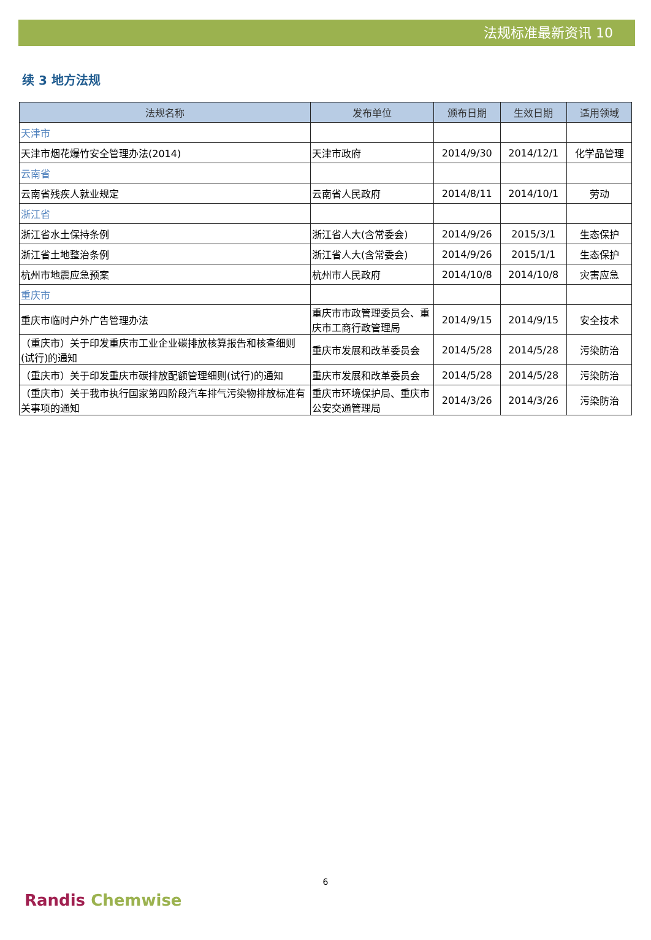法规标准最新资讯 10
续 3 地方法规
| 法规名称 | 发布单位 | 颁布日期 | 生效日期 | 适用领域 |
| --- | --- | --- | --- | --- |
| 天津市 | | | | |
| 天津市烟花爆竹安全管理办法(2014) | 天津市政府 | 2014/9/30 | 2014/12/1 | 化学品管理 |
| 云南省 | | | | |
| 云南省残疾人就业规定 | 云南省人民政府 | 2014/8/11 | 2014/10/1 | 劳动 |
| 浙江省 | | | | |
| 浙江省水土保持条例 | 浙江省人大(含常委会) | 2014/9/26 | 2015/3/1 | 生态保护 |
| 浙江省土地整治条例 | 浙江省人大(含常委会) | 2014/9/26 | 2015/1/1 | 生态保护 |
| 杭州市地震应急预案 | 杭州市人民政府 | 2014/10/8 | 2014/10/8 | 灾害应急 |
| 重庆市 | | | | |
| 重庆市临时户外广告管理办法 | 重庆市市政管理委员会、重庆市工商行政管理局 | 2014/9/15 | 2014/9/15 | 安全技术 |
| （重庆市）关于印发重庆市工业企业碳排放核算报告和核查细则(试行)的通知 | 重庆市发展和改革委员会 | 2014/5/28 | 2014/5/28 | 污染防治 |
| （重庆市）关于印发重庆市碳排放配额管理细则(试行)的通知 | 重庆市发展和改革委员会 | 2014/5/28 | 2014/5/28 | 污染防治 |
| （重庆市）关于我市执行国家第四阶段汽车排气污染物排放标准有关事项的通知 | 重庆市环境保护局、重庆市公安交通管理局 | 2014/3/26 | 2014/3/26 | 污染防治 |
6
Randis Chemwise